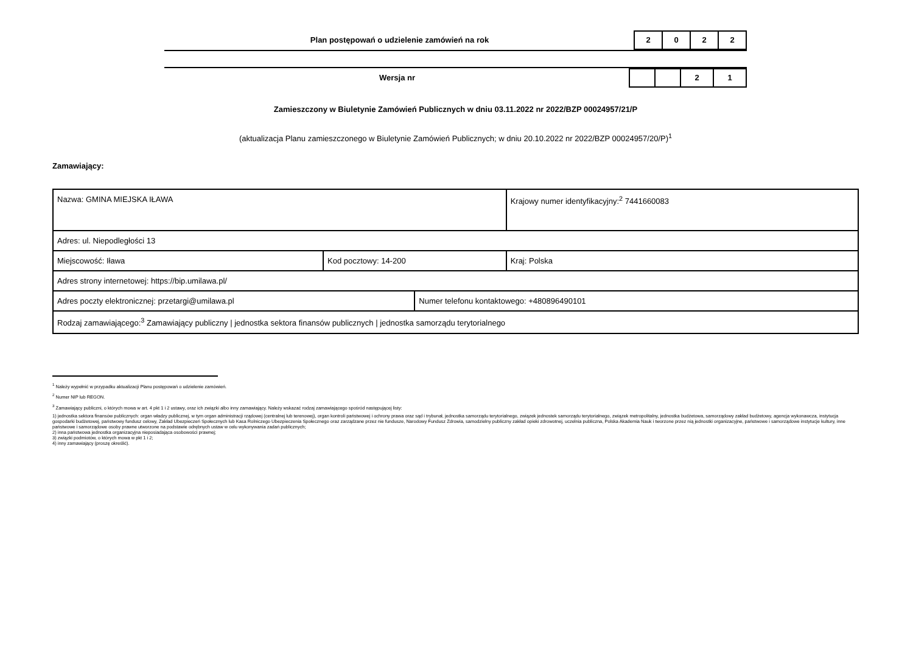Plan postępowań o udzielenie zamówień na rok
2 0 2 2
Wersja nr
2 1
Zamieszczony w Biuletynie Zamówień Publicznych w dniu 03.11.2022 nr 2022/BZP 00024957/21/P
(aktualizacja Planu zamieszczonego w Biuletynie Zamówień Publicznych; w dniu 20.10.2022 nr 2022/BZP 00024957/20/P)<sup>1</sup>
Zamawiający:
| Nazwa: GMINA MIEJSKA IŁAWA | | | Krajowy numer identyfikacyjny:<sup>2</sup> 7441660083 |
| Adres: ul. Niepodległości 13 | | | |
| Miejscowość: Iława | Kod pocztowy: 14-200 | | Kraj: Polska |
| Adres strony internetowej: https://bip.umilawa.pl/ | | | |
| Adres poczty elektronicznej: przetargi@umilawa.pl | | Numer telefonu kontaktowego: +480896490101 | |
| Rodzaj zamawiającego:<sup>3</sup> Zamawiający publiczny / jednostka sektora finansów publicznych / jednostka samorządu terytorialnego | | | |
<sup>1</sup> Należy wypełnić w przypadku aktualizacji Planu postępowań o udzielenie zamówień.
<sup>2</sup> Numer NIP lub REGON.
<sup>3</sup> Zamawiający publiczni, o których mowa w art. 4 pkt 1 i 2 ustawy, oraz ich związki albo inny zamawiający. Należy wskazać rodzaj zamawiającego spośród następującej listy:
1) jednostka sektora finansów publicznych: organ władzy publicznej, w tym organ administracji rządowej (centralnej lub terenowej), organ kontroli państwowej i ochrony prawa oraz sąd i trybunał, jednostka samorządu terytorialnego, związek jednostek samorządu terytorialnego, związek metropolitalny, jednostka budżetowa, samorządowy zakład budżetowy, agencja wykonawcza, instytucja gospodarki budżetowej, państwowy fundusz celowy, Zakład Ubezpieczeń Społecznych lub Kasa Rolniczego Ubezpieczenia Społecznego oraz zarządzane przez nie fundusze, Narodowy Fundusz Zdrowia, samodzielny publiczny zakład opieki zdrowotnej, uczelnia publiczna, Polska Akademia Nauk i tworzone przez nią jednostki organizacyjne, państwowe i samorządowe instytucje kultury, inne państwowe i samorządowe osoby prawne utworzone na podstawie odrębnych ustaw w celu wykonywania zadań publicznych;
2) inna państwowa jednostka organizacyjna nieposiadająca osobowości prawnej;
3) związki podmiotów, o których mowa w pkt 1 i 2;
4) inny zamawiający (proszę określić).